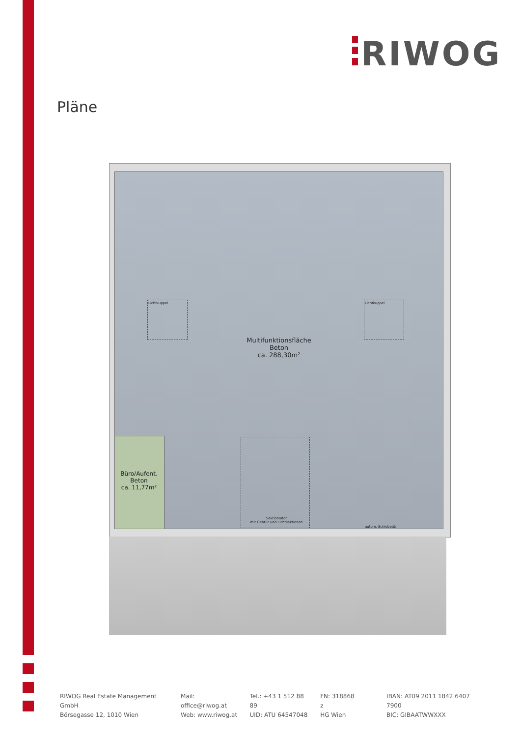RIWOG
Pläne
Lichtkuppel Lichtkuppel
Multifunktionsfläche
Beton
ca. 288,30m²
Sektionaltor
mit Gehtür und Lichtsektionen
autom. Schiebetür
Büro/Aufent.
Beton
ca. 11,77m²
RIWOG Real Estate Management GmbH
Börsegasse 12, 1010 Wien
Mail: office@riwog.at
Web: www.riwog.at
Tel.: +43 1 512 88 89
UID: ATU 64547048
FN: 318868 z
HG Wien
IBAN: AT09 2011 1842 6407 7900
BIC: GIBAATWWXXX